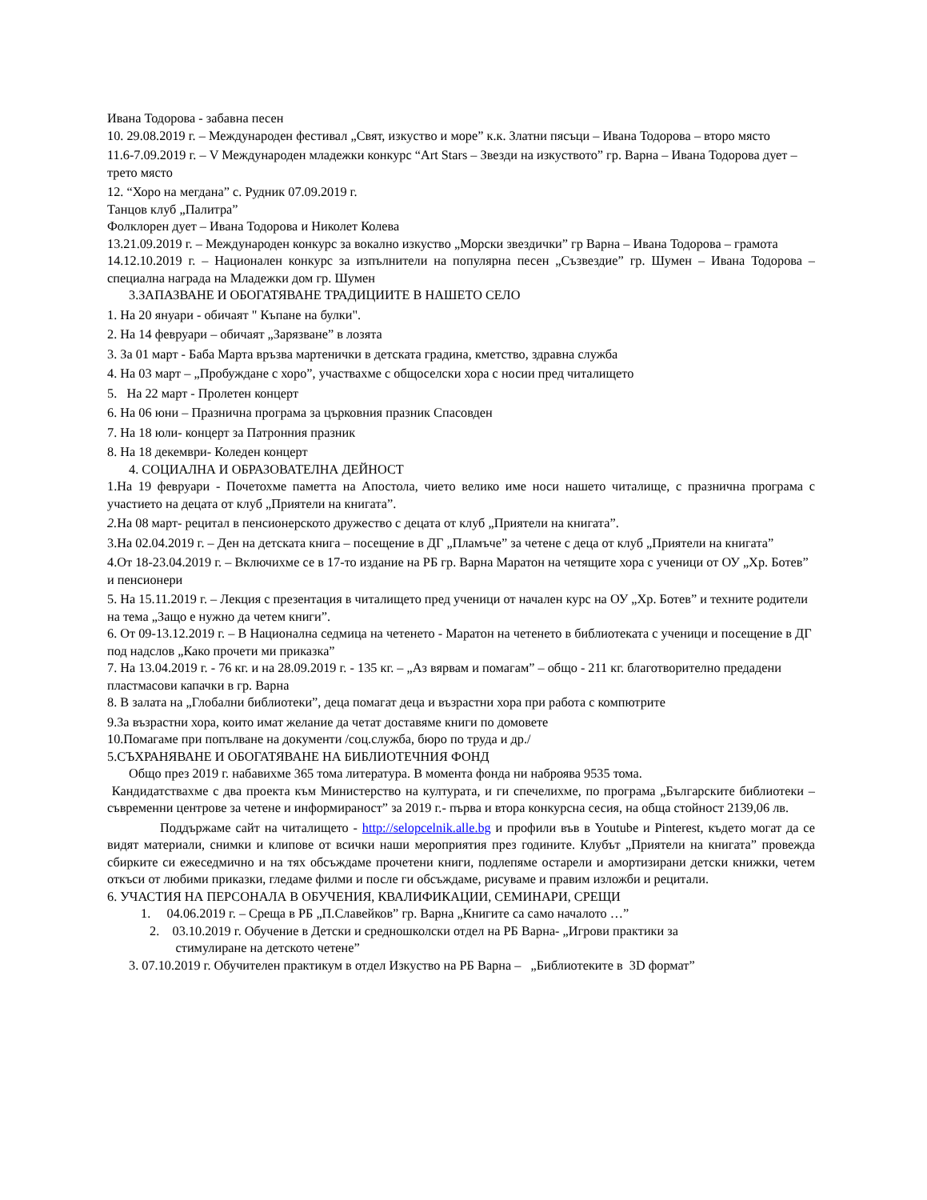Ивана Тодорова - забавна песен
10. 29.08.2019 г. – Международен фестивал „Свят, изкуство и море” к.к. Златни пясъци – Ивана Тодорова – второ място
11.6-7.09.2019 г. – V Международен младежки конкурс “Art Stars – Звезди на изкуството” гр. Варна – Ивана Тодорова дует – трето място
12. “Хоро на мегдана” с. Рудник 07.09.2019 г.
Танцов клуб „Палитра”
Фолклорен дует – Ивана Тодорова и Николет Колева
13.21.09.2019 г. – Международен конкурс за вокално изкуство „Морски звездички” гр Варна – Ивана Тодорова – грамота
14.12.10.2019 г. – Национален конкурс за изпълнители на популярна песен „Съзвездие” гр. Шумен – Ивана Тодорова – специална награда на Младежки дом гр. Шумен
3.ЗАПАЗВАНЕ И ОБОГАТЯВАНЕ ТРАДИЦИИТЕ В НАШЕТО СЕЛО
1. На 20 януари - обичаят " Къпане на булки".
2. На 14 февруари – обичаят „Зарязване” в лозята
3. За 01 март - Баба Марта връзва мартенички в детската градина, кметство, здравна служба
4. На 03 март – „Пробуждане с хоро”, участвахме с общоселски хора с носии пред читалището
5. На 22 март - Пролетен концерт
6. На 06 юни – Празнична програма за църковния празник Спасовден
7. На 18 юли- концерт за Патронния празник
8. На 18 декември- Коледен концерт
4. СОЦИАЛНА И ОБРАЗОВАТЕЛНА ДЕЙНОСТ
1.На 19 февруари - Почетохме паметта на Апостола, чието велико име носи нашето читалище, с празнична програма с участието на децата от клуб „Приятели на книгата”.
2. На 08 март- рецитал в пенсионерското дружество с децата от клуб „Приятели на книгата”.
3.На 02.04.2019 г. – Ден на детската книга – посещение в ДГ „Пламъче” за четене с деца от клуб „Приятели на книгата”
4.От 18-23.04.2019 г. – Включихме се в 17-то издание на РБ гр. Варна Маратон на четящите хора с ученици от ОУ „Хр. Ботев” и пенсионери
5. На 15.11.2019 г. – Лекция с презентация в читалището пред ученици от начален курс на ОУ „Хр. Ботев” и техните родители на тема „Защо е нужно да четем книги”.
6. От 09-13.12.2019 г. – В Национална седмица на четенето - Маратон на четенето в библиотеката с ученици и посещение в ДГ под надслов „Како прочети ми приказка”
7. На 13.04.2019 г. - 76 кг. и на 28.09.2019 г. - 135 кг. – „Аз вярвам и помагам” – общо - 211 кг. благотворително предадени пластмасови капачки в гр. Варна
8. В залата на „Глобални библиотеки”, деца помагат деца и възрастни хора при работа с компютрите
9.За възрастни хора, които имат желание да четат доставяме книги по домовете
10.Помагаме при попълване на документи /соц.служба, бюро по труда и др./
5.СЪХРАНЯВАНЕ И ОБОГАТЯВАНЕ НА БИБЛИОТЕЧНИЯ ФОНД
Общо през 2019 г. набавихме 365 тома литература. В момента фонда ни наброява 9535 тома.
Кандидатствахме с два проекта към Министерство на културата, и ги спечелихме, по програма „Българските библиотеки – съвременни центрове за четене и информираност” за 2019 г.- първа и втора конкурсна сесия, на обща стойност 2139,06 лв.
Поддържаме сайт на читалището - http://selopcelnik.alle.bg и профили във в Youtube и Pinterest, където могат да се видят материали, снимки и клипове от всички наши мероприятия през годините. Клубът „Приятели на книгата” провежда сбирките си ежеседмично и на тях обсъждаме прочетени книги, подлепяме остарели и амортизирани детски книжки, четем откъси от любими приказки, гледаме филми и после ги обсъждаме, рисуваме и правим изложби и рецитали.
6. УЧАСТИЯ НА ПЕРСОНАЛА В ОБУЧЕНИЯ, КВАЛИФИКАЦИИ, СЕМИНАРИ, СРЕЩИ
1. 04.06.2019 г. – Среща в РБ „П.Славейков” гр. Варна „Книгите са само началото …”
2. 03.10.2019 г. Обучение в Детски и средношколски отдел на РБ Варна- „Игрови практики за
стимулиране на детското четене”
3. 07.10.2019 г. Обучителен практикум в отдел Изкуство на РБ Варна – „Библиотеките в 3D формат”